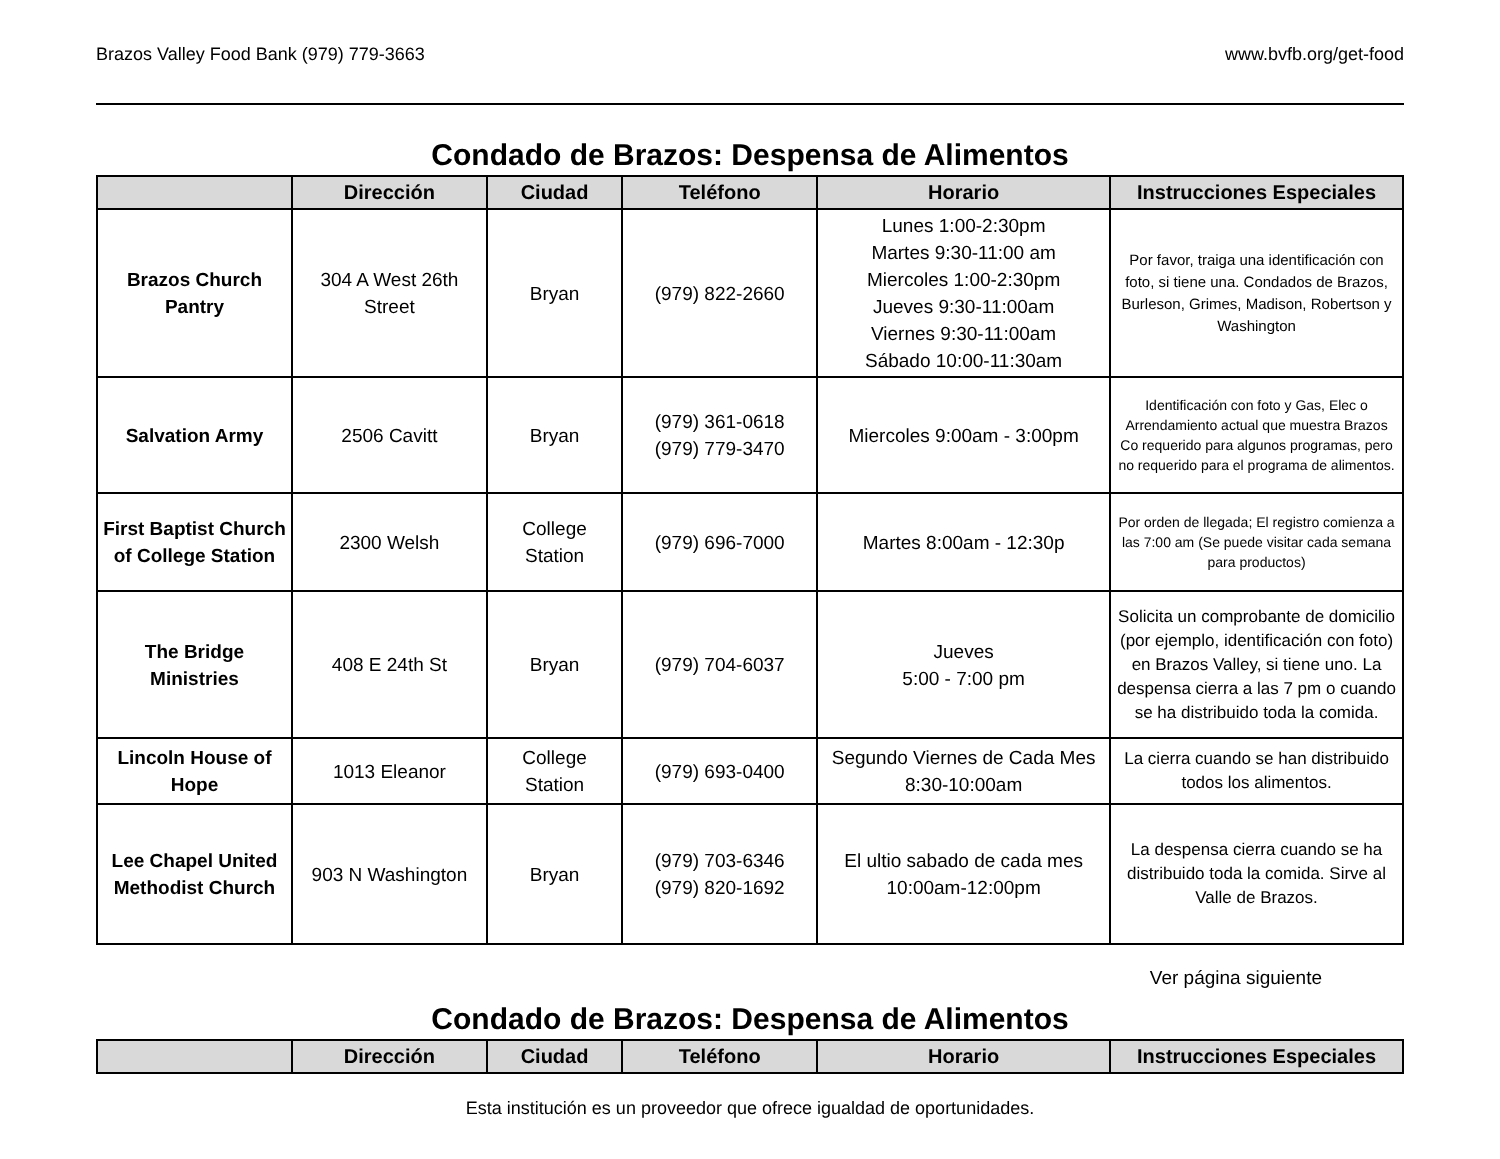Brazos Valley Food Bank (979) 779-3663 www.bvfb.org/get-food
Condado de Brazos: Despensa de Alimentos
| | Dirección | Ciudad | Teléfono | Horario | Instrucciones Especiales |
| --- | --- | --- | --- | --- | --- |
| Brazos Church Pantry | 304 A West 26th Street | Bryan | (979) 822-2660 | Lunes 1:00-2:30pm Martes 9:30-11:00 am Miercoles 1:00-2:30pm Jueves 9:30-11:00am Viernes 9:30-11:00am Sábado 10:00-11:30am | Por favor, traiga una identificación con foto, si tiene una. Condados de Brazos, Burleson, Grimes, Madison, Robertson y Washington |
| Salvation Army | 2506 Cavitt | Bryan | (979) 361-0618 (979) 779-3470 | Miercoles 9:00am - 3:00pm | Identificación con foto y Gas, Elec o Arrendamiento actual que muestra Brazos Co requerido para algunos programas, pero no requerido para el programa de alimentos. |
| First Baptist Church of College Station | 2300 Welsh | College Station | (979) 696-7000 | Martes 8:00am - 12:30p | Por orden de llegada; El registro comienza a las 7:00 am (Se puede visitar cada semana para productos) |
| The Bridge Ministries | 408 E 24th St | Bryan | (979) 704-6037 | Jueves 5:00 - 7:00 pm | Solicita un comprobante de domicilio (por ejemplo, identificación con foto) en Brazos Valley, si tiene uno. La despensa cierra a las 7 pm o cuando se ha distribuido toda la comida. |
| Lincoln House of Hope | 1013 Eleanor | College Station | (979) 693-0400 | Segundo Viernes de Cada Mes 8:30-10:00am | La cierra cuando se han distribuido todos los alimentos. |
| Lee Chapel United Methodist Church | 903 N Washington | Bryan | (979) 703-6346 (979) 820-1692 | El ultio sabado de cada mes 10:00am-12:00pm | La despensa cierra cuando se ha distribuido toda la comida. Sirve al Valle de Brazos. |
Ver página siguiente
Condado de Brazos: Despensa de Alimentos
| | Dirección | Ciudad | Teléfono | Horario | Instrucciones Especiales |
| --- | --- | --- | --- | --- | --- |
Esta institución es un proveedor que ofrece igualdad de oportunidades.